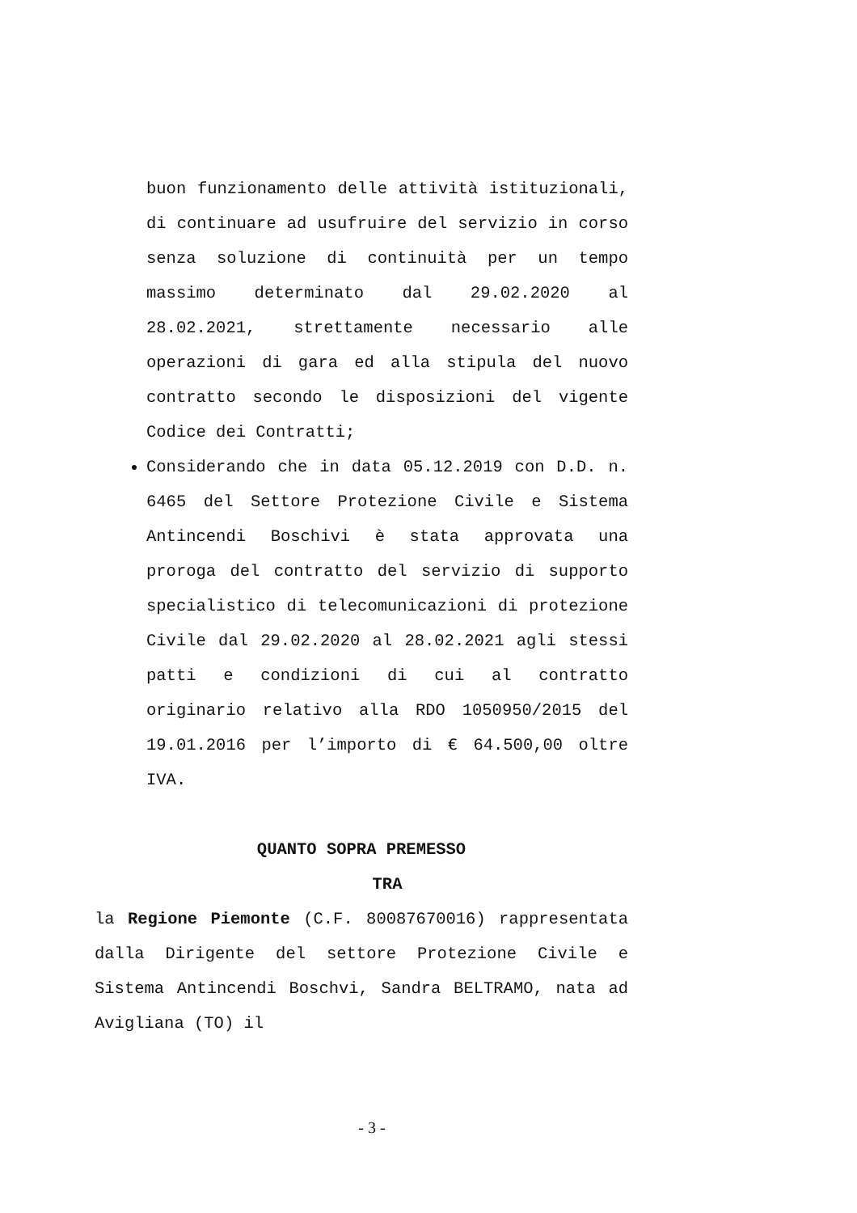buon funzionamento delle attività istituzionali, di continuare ad usufruire del servizio in corso senza soluzione di continuità per un tempo massimo determinato dal 29.02.2020 al 28.02.2021, strettamente necessario alle operazioni di gara ed alla stipula del nuovo contratto secondo le disposizioni del vigente Codice dei Contratti;
Considerando che in data 05.12.2019 con D.D. n. 6465 del Settore Protezione Civile e Sistema Antincendi Boschivi è stata approvata una proroga del contratto del servizio di supporto specialistico di telecomunicazioni di protezione Civile dal 29.02.2020 al 28.02.2021 agli stessi patti e condizioni di cui al contratto originario relativo alla RDO 1050950/2015 del 19.01.2016 per l’importo di € 64.500,00 oltre IVA.
QUANTO SOPRA PREMESSO
TRA
la Regione Piemonte (C.F. 80087670016) rappresentata dalla Dirigente del settore Protezione Civile e Sistema Antincendi Boschvi, Sandra BELTRAMO, nata ad Avigliana (TO) il
- 3 -